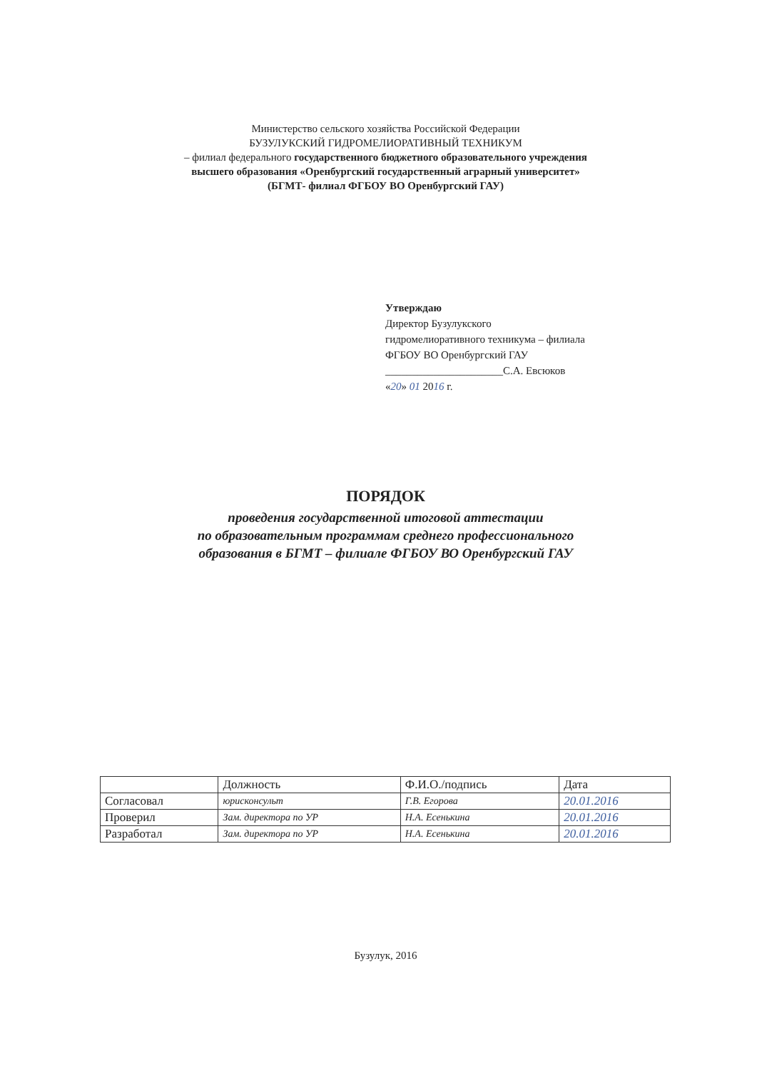Министерство сельского хозяйства Российской Федерации
БУЗУЛУКСКИЙ ГИДРОМЕЛИОРАТИВНЫЙ ТЕХНИКУМ
– филиал федерального государственного бюджетного образовательного учреждения
высшего образования «Оренбургский государственный аграрный университет»
(БГМТ- филиал ФГБОУ ВО Оренбургский ГАУ)
Утверждаю
Директор Бузулукского
гидромелиоративного техникума – филиала
ФГБОУ ВО Оренбургский ГАУ
______________________С.А. Евсюков
«20» 01 2016 г.
ПОРЯДОК
проведения государственной итоговой аттестации
по образовательным программам среднего профессионального
образования в БГМТ – филиале ФГБОУ ВО Оренбургский ГАУ
| | Должность | Ф.И.О./подпись | Дата |
| --- | --- | --- | --- |
| Согласовал | юрисконсульт | Г.В. Егорова | 20.01.2016 |
| Проверил | Зам. директора по УР | Н.А. Есенькина | 20.01.2016 |
| Разработал | Зам. директора по УР | Н.А. Есенькина | 20.01.2016 |
Бузулук, 2016